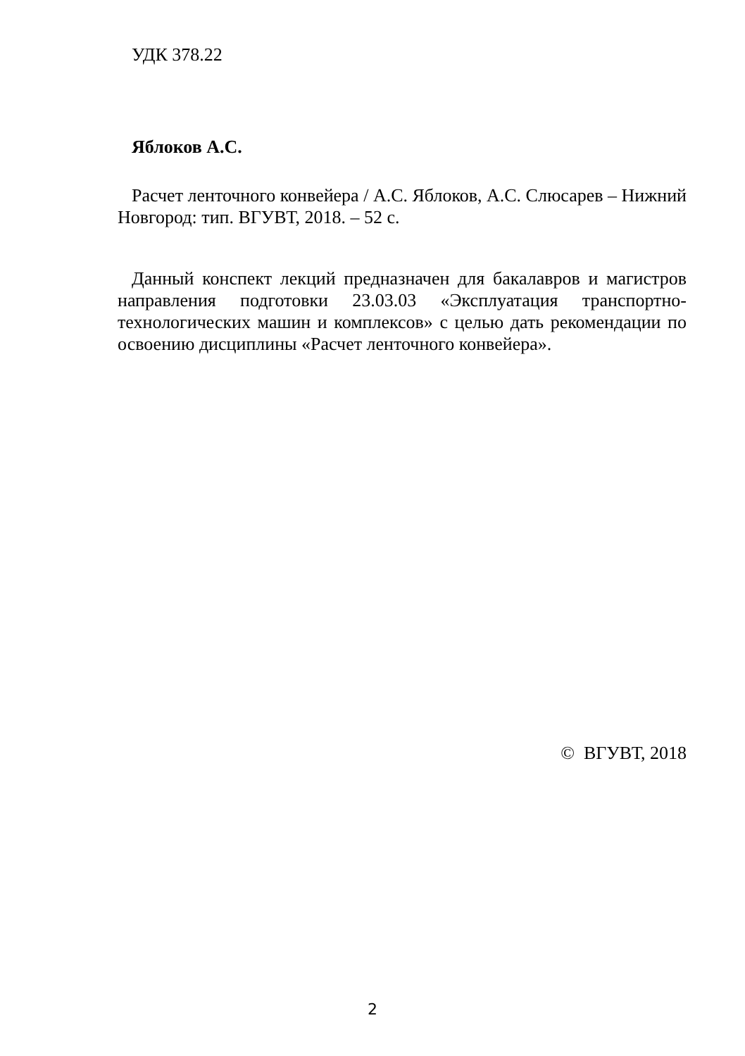УДК 378.22
Яблоков А.С.
Расчет ленточного конвейера / А.С. Яблоков, А.С. Слюсарев – Нижний Новгород: тип. ВГУВТ, 2018. – 52 с.
Данный конспект лекций предназначен для бакалавров и магистров направления подготовки 23.03.03 «Эксплуатация транспортно-технологических машин и комплексов» с целью дать рекомендации по освоению дисциплины «Расчет ленточного конвейера».
© ВГУВТ, 2018
2